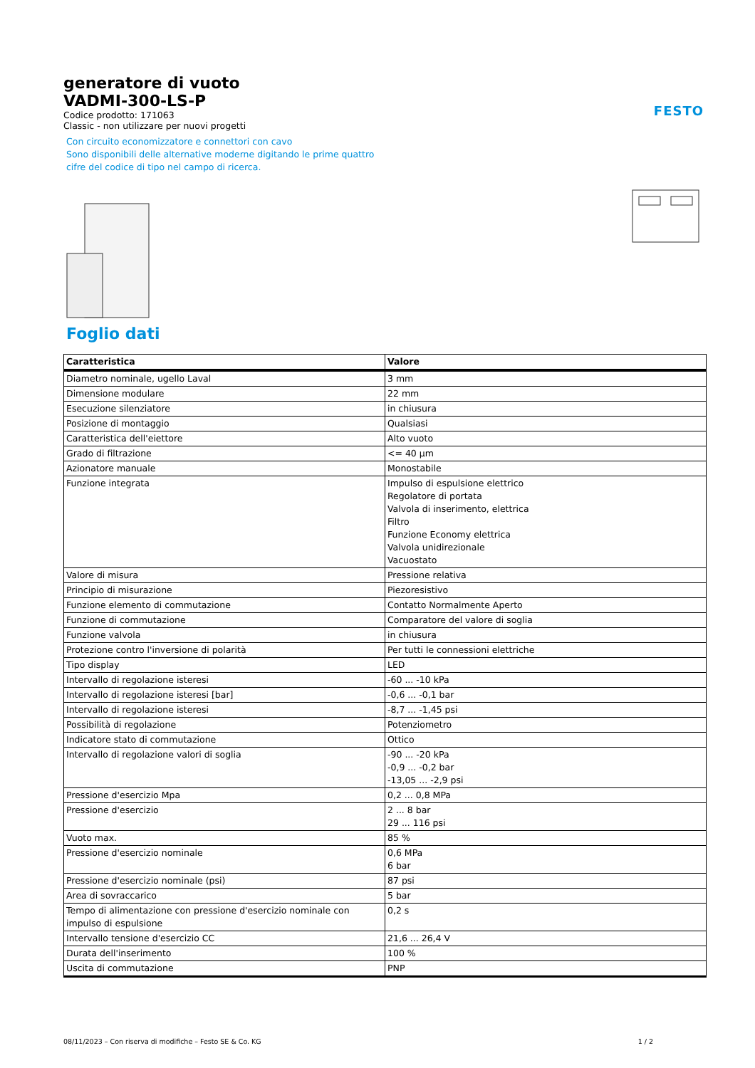FESTO
generatore di vuoto
VADMI-300-LS-P
Codice prodotto: 171063
Classic - non utilizzare per nuovi progetti
Con circuito economizzatore e connettori con cavo
Sono disponibili delle alternative moderne digitando le prime quattro
cifre del codice di tipo nel campo di ricerca.
Foglio dati
| Caratteristica | Valore |
| --- | --- |
| Diametro nominale, ugello Laval | 3 mm |
| Dimensione modulare | 22 mm |
| Esecuzione silenziatore | in chiusura |
| Posizione di montaggio | Qualsiasi |
| Caratteristica dell'eiettore | Alto vuoto |
| Grado di filtrazione | <= 40 µm |
| Azionatore manuale | Monostabile |
| Funzione integrata | Impulso di espulsione elettrico Regolatore di portata Valvola di inserimento, elettrica Filtro Funzione Economy elettrica Valvola unidirezionale Vacuostato |
| Valore di misura | Pressione relativa |
| Principio di misurazione | Piezoresistivo |
| Funzione elemento di commutazione | Contatto Normalmente Aperto |
| Funzione di commutazione | Comparatore del valore di soglia |
| Funzione valvola | in chiusura |
| Protezione contro l'inversione di polarità | Per tutti le connessioni elettriche |
| Tipo display | LED |
| Intervallo di regolazione isteresi | -60 ... -10 kPa |
| Intervallo di regolazione isteresi [bar] | -0,6 ... -0,1 bar |
| Intervallo di regolazione isteresi | -8,7 ... -1,45 psi |
| Possibilità di regolazione | Potenziometro |
| Indicatore stato di commutazione | Ottico |
| Intervallo di regolazione valori di soglia | -90 ... -20 kPa -0,9 ... -0,2 bar -13,05 ... -2,9 psi |
| Pressione d'esercizio Mpa | 0,2 ... 0,8 MPa |
| Pressione d'esercizio | 2 ... 8 bar 29 ... 116 psi |
| Vuoto max. | 85 % |
| Pressione d'esercizio nominale | 0,6 MPa 6 bar |
| Pressione d'esercizio nominale (psi) | 87 psi |
| Area di sovraccarico | 5 bar |
| Tempo di alimentazione con pressione d'esercizio nominale con impulso di espulsione | 0,2 s |
| Intervallo tensione d'esercizio CC | 21,6 ... 26,4 V |
| Durata dell'inserimento | 100 % |
| Uscita di commutazione | PNP |
08/11/2023 – Con riserva di modifiche – Festo SE & Co. KG 1 / 2